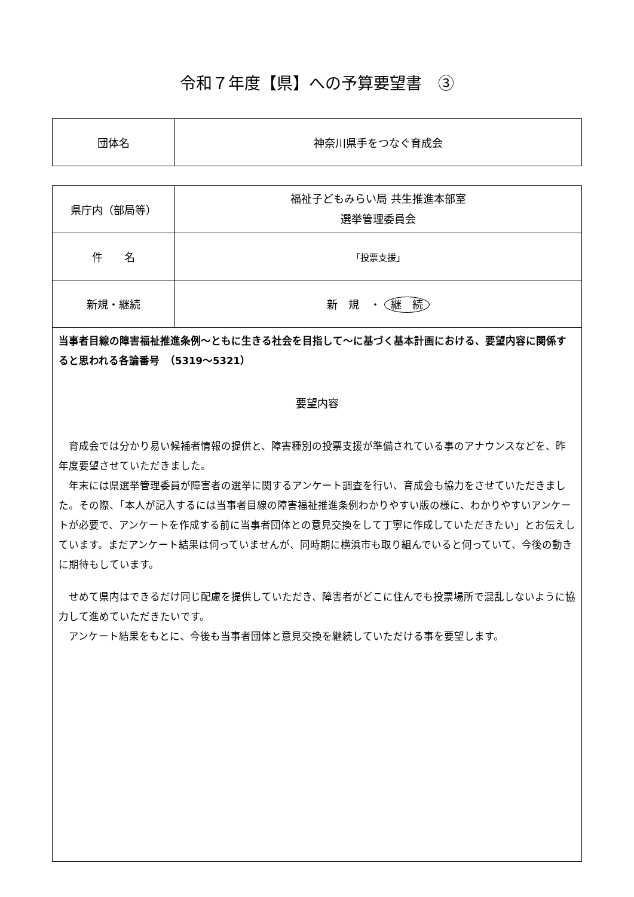令和７年度【県】への予算要望書　③
| 団体名 | 神奈川県手をつなぐ育成会 |
| 県庁内（部局等） | 福祉子どもみらい局 共生推進本部室 選挙管理委員会 |
| 件 名 | 「投票支援」 |
| 新規・継続 | 新 規 ・ 継 続 |
| 当事者目線の障害福祉推進条例～ともに生きる社会を目指して～に基づく基本計画における、要望内容に関係すると思われる各論番号 （5319～5321） 要望内容 育成会では分かり易い候補者情報の提供と、障害種別の投票支援が準備されている事のアナウンスなどを、昨年度要望させていただきました。 年末には県選挙管理委員が障害者の選挙に関するアンケート調査を行い、育成会も協力をさせていただきました。その際、「本人が記入するには当事者目線の障害福祉推進条例わかりやすい版の様に、わかりやすいアンケートが必要で、アンケートを作成する前に当事者団体との意見交換をして丁寧に作成していただきたい」とお伝えしています。まだアンケート結果は伺っていませんが、同時期に横浜市も取り組んでいると伺っていて、今後の動きに期待もしています。 せめて県内はできるだけ同じ配慮を提供していただき、障害者がどこに住んでも投票場所で混乱しないように協力して進めていただきたいです。 アンケート結果をもとに、今後も当事者団体と意見交換を継続していただける事を要望します。 | |